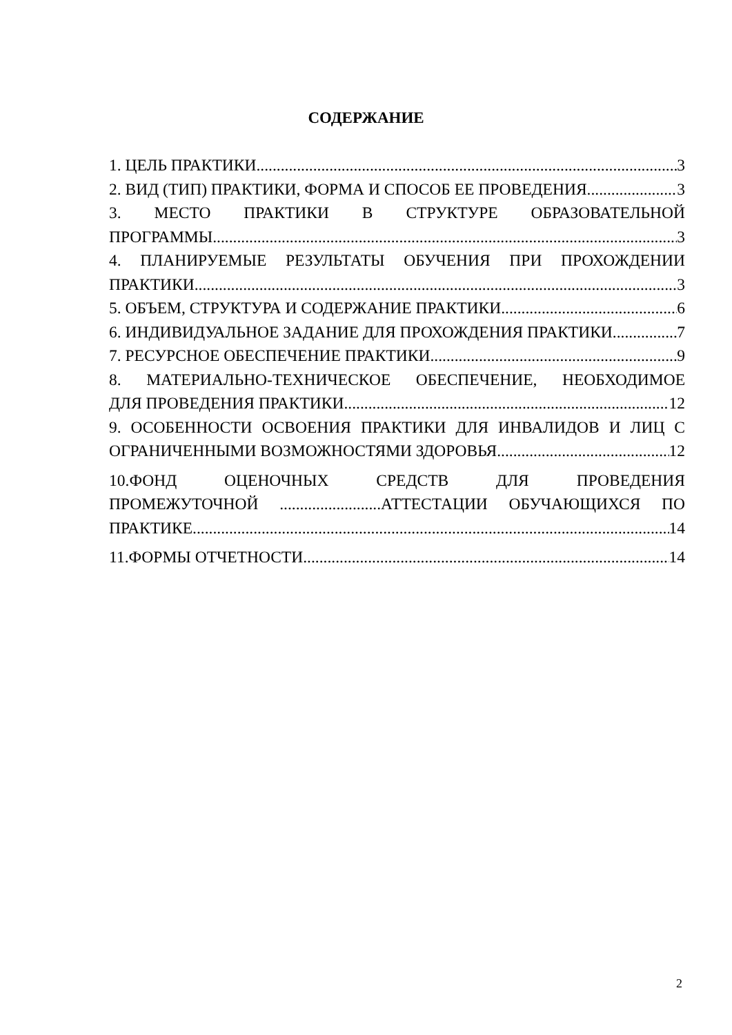СОДЕРЖАНИЕ
1. ЦЕЛЬ ПРАКТИКИ. 3
2. ВИД (ТИП) ПРАКТИКИ, ФОРМА И СПОСОБ ЕЕ ПРОВЕДЕНИЯ 3
3. МЕСТО ПРАКТИКИ В СТРУКТУРЕ ОБРАЗОВАТЕЛЬНОЙ
ПРОГРАММЫ 3
4. ПЛАНИРУЕМЫЕ РЕЗУЛЬТАТЫ ОБУЧЕНИЯ ПРИ ПРОХОЖДЕНИИ
ПРАКТИКИ 3
5. ОБЪЕМ, СТРУКТУРА И СОДЕРЖАНИЕ ПРАКТИКИ 6
6. ИНДИВИДУАЛЬНОЕ ЗАДАНИЕ ДЛЯ ПРОХОЖДЕНИЯ ПРАКТИКИ 7
7. РЕСУРСНОЕ ОБЕСПЕЧЕНИЕ ПРАКТИКИ 9
8. МАТЕРИАЛЬНО-ТЕХНИЧЕСКОЕ ОБЕСПЕЧЕНИЕ, НЕОБХОДИМОЕ
ДЛЯ ПРОВЕДЕНИЯ ПРАКТИКИ 12
9. ОСОБЕННОСТИ ОСВОЕНИЯ ПРАКТИКИ ДЛЯ ИНВАЛИДОВ И ЛИЦ С
ОГРАНИЧЕННЫМИ ВОЗМОЖНОСТЯМИ ЗДОРОВЬЯ 12
10.ФОНД ОЦЕНОЧНЫХ СРЕДСТВ ДЛЯ ПРОВЕДЕНИЯ
ПРОМЕЖУТОЧНОЙ .........................АТТЕСТАЦИИ ОБУЧАЮЩИХСЯ ПО
ПРАКТИКЕ. 14
11.ФОРМЫ ОТЧЕТНОСТИ. 14
2